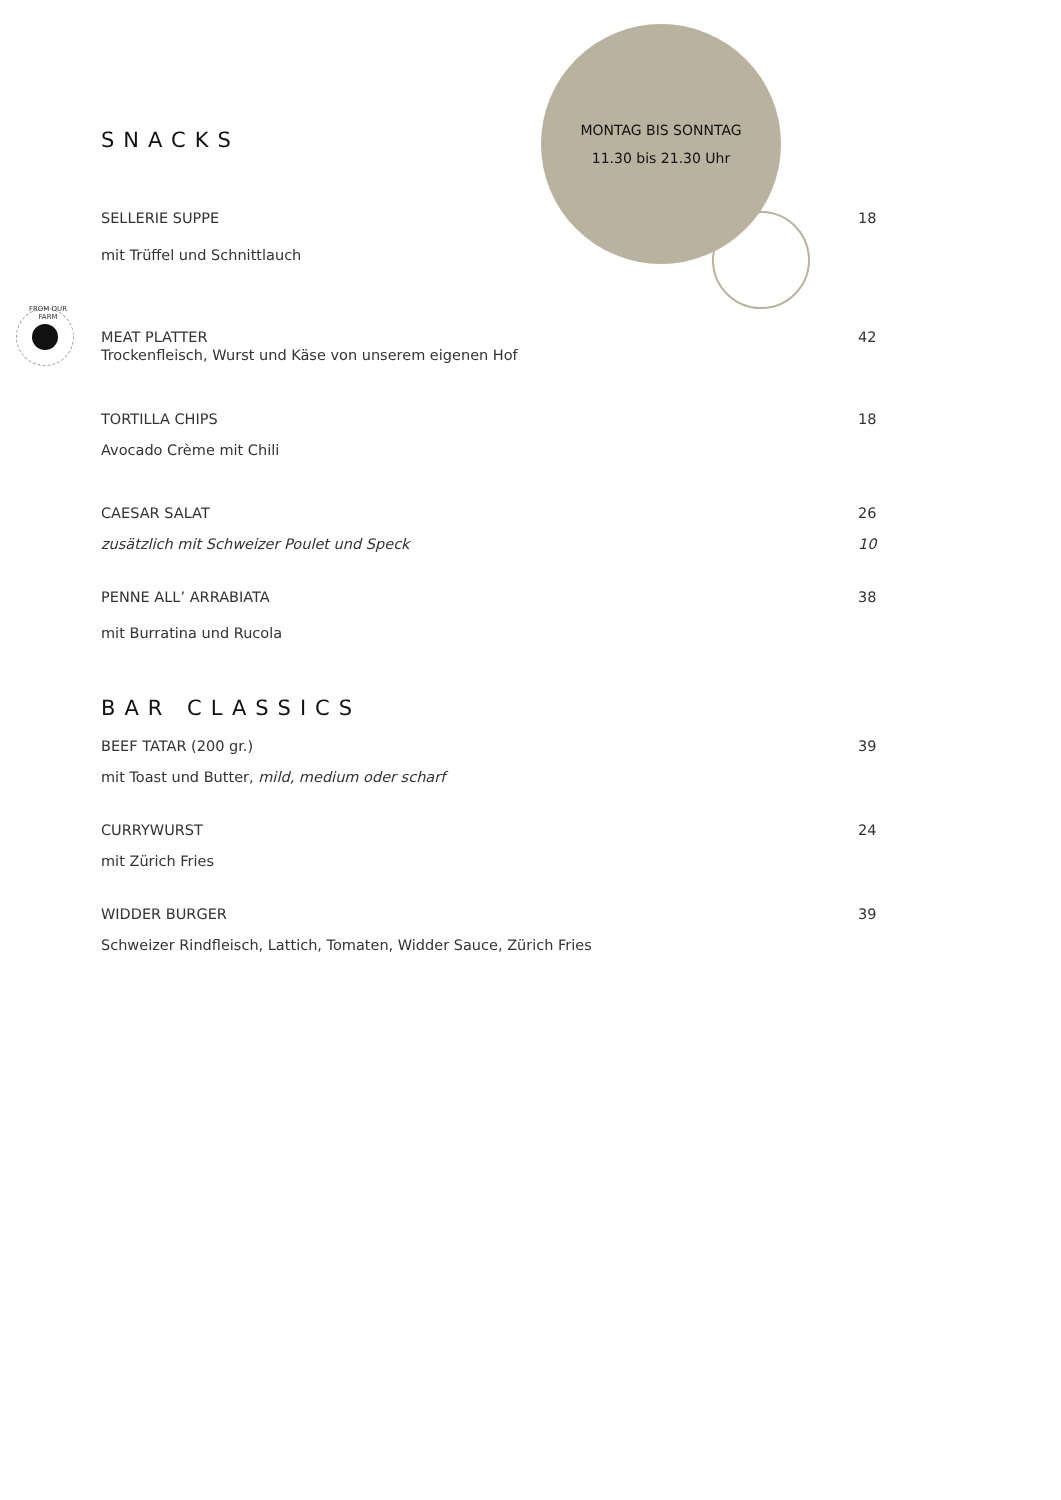SNACKS
MONTAG BIS SONNTAG
11.30 bis 21.30 Uhr
SELLERIE SUPPE
18
mit Trüffel und Schnittlauch
FROM OUR FARM
MEAT PLATTER
42
Trockenfleisch, Wurst und Käse von unserem eigenen Hof
TORTILLA CHIPS
18
Avocado Crème mit Chili
CAESAR SALAT
26
zusätzlich mit Schweizer Poulet und Speck
10
PENNE ALL’ ARRABIATA
38
mit Burratina und Rucola
BAR CLASSICS
BEEF TATAR (200 gr.)
39
mit Toast und Butter, mild, medium oder scharf
CURRYWURST
24
mit Zürich Fries
WIDDER BURGER
39
Schweizer Rindfleisch, Lattich, Tomaten, Widder Sauce, Zürich Fries